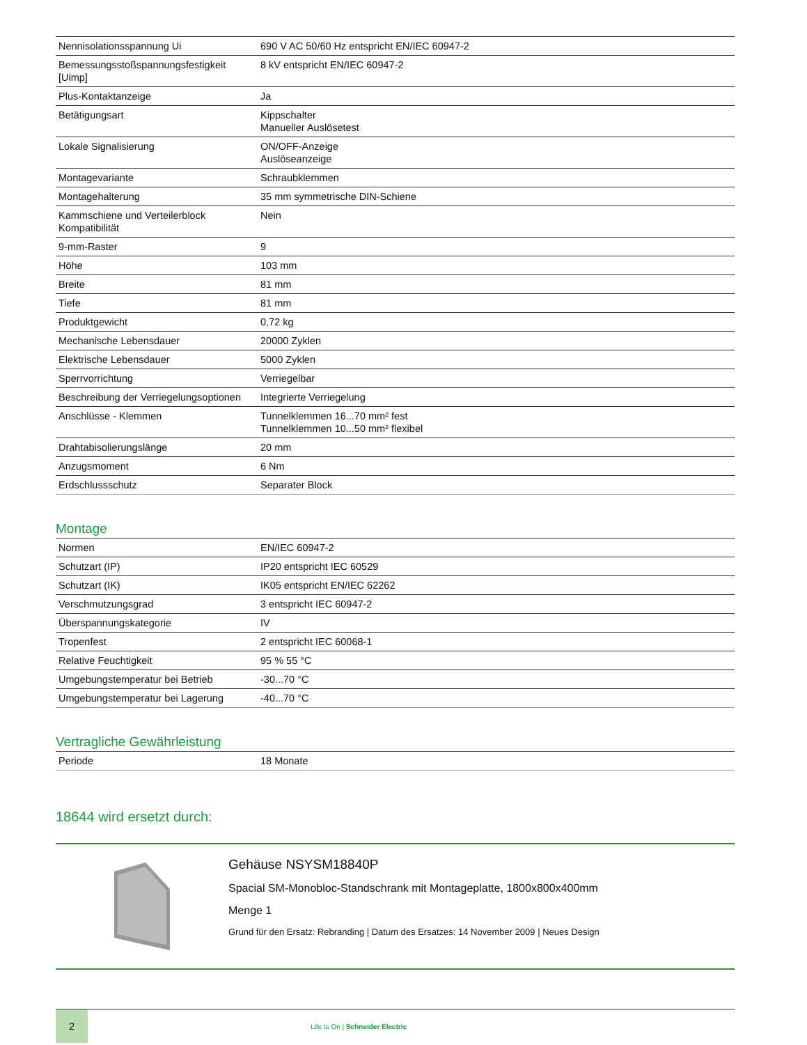| Nennisolationsspannung Ui | 690 V AC 50/60 Hz entspricht EN/IEC 60947-2 |
| Bemessungsstoßspannungsfestigkeit [Uimp] | 8 kV entspricht EN/IEC 60947-2 |
| Plus-Kontaktanzeige | Ja |
| Betätigungsart | Kippschalter Manueller Auslösetest |
| Lokale Signalisierung | ON/OFF-Anzeige Auslöseanzeige |
| Montagevariante | Schraubklemmen |
| Montagehalterung | 35 mm symmetrische DIN-Schiene |
| Kammschiene und Verteilerblock Kompatibilität | Nein |
| 9-mm-Raster | 9 |
| Höhe | 103 mm |
| Breite | 81 mm |
| Tiefe | 81 mm |
| Produktgewicht | 0,72 kg |
| Mechanische Lebensdauer | 20000 Zyklen |
| Elektrische Lebensdauer | 5000 Zyklen |
| Sperrvorrichtung | Verriegelbar |
| Beschreibung der Verriegelungsoptionen | Integrierte Verriegelung |
| Anschlüsse - Klemmen | Tunnelklemmen 16...70 mm² fest Tunnelklemmen 10...50 mm² flexibel |
| Drahtabisolierungslänge | 20 mm |
| Anzugsmoment | 6 Nm |
| Erdschlussschutz | Separater Block |
Montage
| Normen | EN/IEC 60947-2 |
| Schutzart (IP) | IP20 entspricht IEC 60529 |
| Schutzart (IK) | IK05 entspricht EN/IEC 62262 |
| Verschmutzungsgrad | 3 entspricht IEC 60947-2 |
| Überspannungskategorie | IV |
| Tropenfest | 2 entspricht IEC 60068-1 |
| Relative Feuchtigkeit | 95 % 55 °C |
| Umgebungstemperatur bei Betrieb | -30...70 °C |
| Umgebungstemperatur bei Lagerung | -40...70 °C |
Vertragliche Gewährleistung
| Periode | 18 Monate |
18644 wird ersetzt durch:
Gehäuse NSYSM18840P
Spacial SM-Monobloc-Standschrank mit Montageplatte, 1800x800x400mm
Menge 1
Grund für den Ersatz: Rebranding | Datum des Ersatzes: 14 November 2009 | Neues Design
2
Life Is On | Schneider Electric